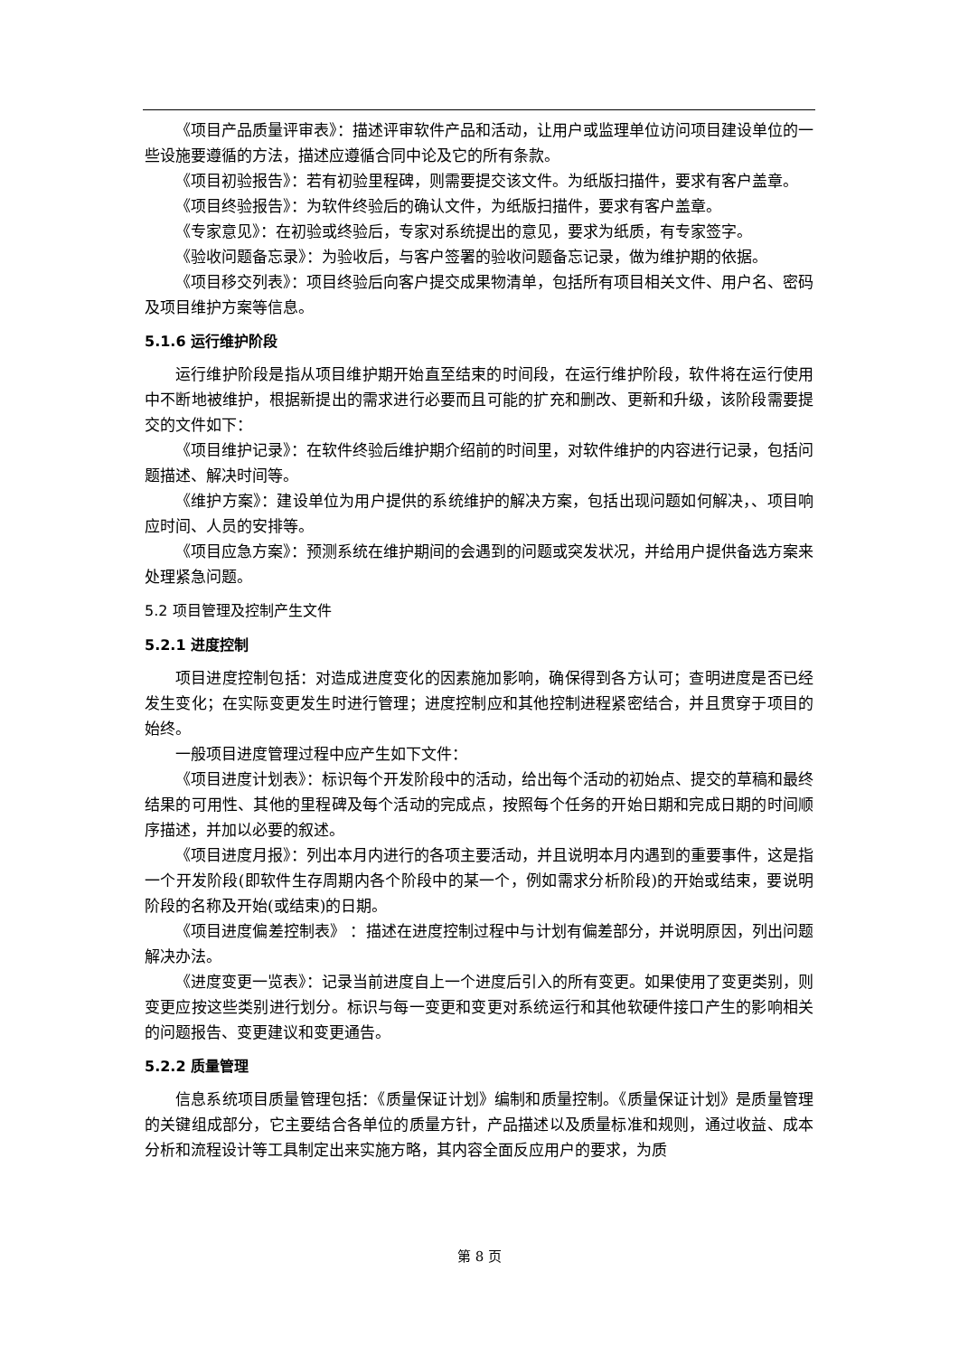《项目产品质量评审表》：描述评审软件产品和活动，让用户或监理单位访问项目建设单位的一些设施要遵循的方法，描述应遵循合同中论及它的所有条款。
《项目初验报告》：若有初验里程碑，则需要提交该文件。为纸版扫描件，要求有客户盖章。
《项目终验报告》：为软件终验后的确认文件，为纸版扫描件，要求有客户盖章。
《专家意见》：在初验或终验后，专家对系统提出的意见，要求为纸质，有专家签字。
《验收问题备忘录》：为验收后，与客户签署的验收问题备忘记录，做为维护期的依据。
《项目移交列表》：项目终验后向客户提交成果物清单，包括所有项目相关文件、用户名、密码及项目维护方案等信息。
5.1.6 运行维护阶段
运行维护阶段是指从项目维护期开始直至结束的时间段，在运行维护阶段，软件将在运行使用中不断地被维护，根据新提出的需求进行必要而且可能的扩充和删改、更新和升级，该阶段需要提交的文件如下：
《项目维护记录》：在软件终验后维护期介绍前的时间里，对软件维护的内容进行记录，包括问题描述、解决时间等。
《维护方案》：建设单位为用户提供的系统维护的解决方案，包括出现问题如何解决，、项目响应时间、人员的安排等。
《项目应急方案》：预测系统在维护期间的会遇到的问题或突发状况，并给用户提供备选方案来处理紧急问题。
5.2 项目管理及控制产生文件
5.2.1 进度控制
项目进度控制包括：对造成进度变化的因素施加影响，确保得到各方认可；查明进度是否已经发生变化；在实际变更发生时进行管理；进度控制应和其他控制进程紧密结合，并且贯穿于项目的始终。
一般项目进度管理过程中应产生如下文件：
《项目进度计划表》：标识每个开发阶段中的活动，给出每个活动的初始点、提交的草稿和最终结果的可用性、其他的里程碑及每个活动的完成点，按照每个任务的开始日期和完成日期的时间顺序描述，并加以必要的叙述。
《项目进度月报》：列出本月内进行的各项主要活动，并且说明本月内遇到的重要事件，这是指一个开发阶段(即软件生存周期内各个阶段中的某一个，例如需求分析阶段)的开始或结束，要说明阶段的名称及开始(或结束)的日期。
《项目进度偏差控制表》 ：描述在进度控制过程中与计划有偏差部分，并说明原因，列出问题解决办法。
《进度变更一览表》：记录当前进度自上一个进度后引入的所有变更。如果使用了变更类别，则变更应按这些类别进行划分。标识与每一变更和变更对系统运行和其他软硬件接口产生的影响相关的问题报告、变更建议和变更通告。
5.2.2 质量管理
信息系统项目质量管理包括：《质量保证计划》编制和质量控制。《质量保证计划》是质量管理的关键组成部分，它主要结合各单位的质量方针，产品描述以及质量标准和规则，通过收益、成本分析和流程设计等工具制定出来实施方略，其内容全面反应用户的要求，为质
第 8 页